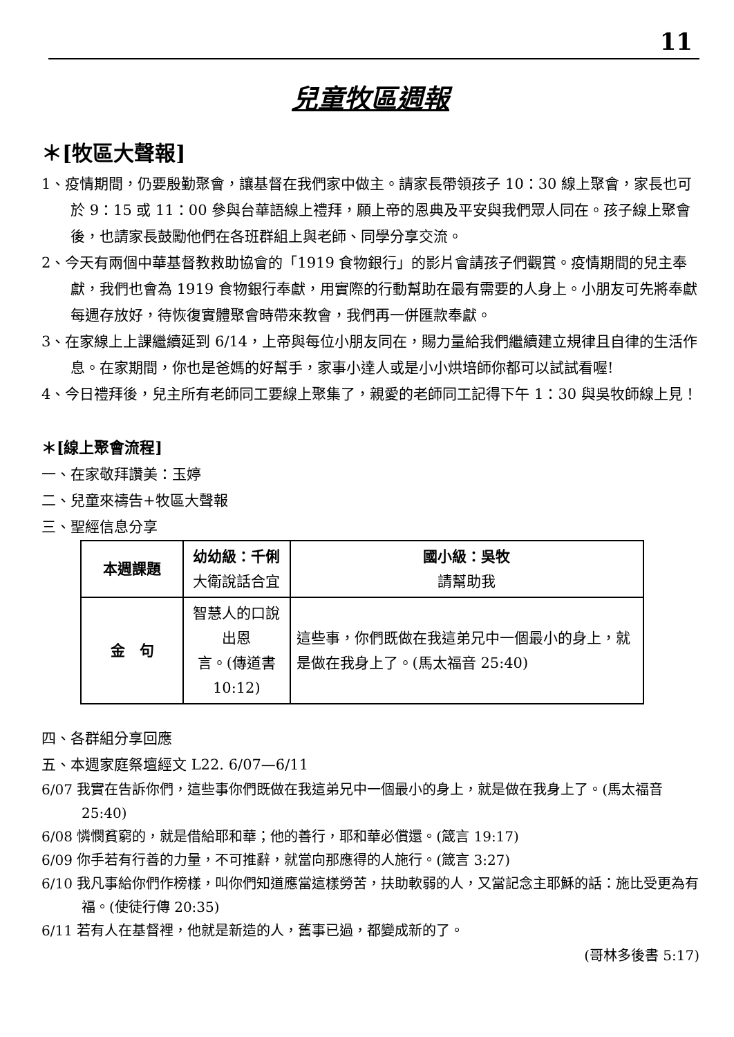11
兒童牧區週報
＊[牧區大聲報]
1、疫情期間，仍要殷勤聚會，讓基督在我們家中做主。請家長帶領孩子 10：30 線上聚會，家長也可於 9：15 或 11：00 參與台華語線上禮拜，願上帝的恩典及平安與我們眾人同在。孩子線上聚會後，也請家長鼓勵他們在各班群組上與老師、同學分享交流。
2、今天有兩個中華基督教救助協會的「1919 食物銀行」的影片會請孩子們觀賞。疫情期間的兒主奉獻，我們也會為 1919 食物銀行奉獻，用實際的行動幫助在最有需要的人身上。小朋友可先將奉獻每週存放好，待恢復實體聚會時帶來教會，我們再一併匯款奉獻。
3、在家線上上課繼續延到 6/14，上帝與每位小朋友同在，賜力量給我們繼續建立規律且自律的生活作息。在家期間，你也是爸媽的好幫手，家事小達人或是小小烘培師你都可以試試看喔!
4、今日禮拜後，兒主所有老師同工要線上聚集了，親愛的老師同工記得下午 1：30 與吳牧師線上見！
＊[線上聚會流程]
一、在家敬拜讚美：玉婷
二、兒童來禱告+牧區大聲報
三、聖經信息分享
| 本週課題 | 幼幼級：千俐 大衛說話合宜 | 國小級：吳牧 請幫助我 |
| 金 句 | 智慧人的口說出恩 言。(傳道書 10:12) | 這些事，你們既做在我這弟兄中一個最小的身上，就是做在我身上了。(馬太福音 25:40) |
四、各群組分享回應
五、本週家庭祭壇經文 L22. 6/07—6/11
6/07 我實在告訴你們，這些事你們既做在我這弟兄中一個最小的身上，就是做在我身上了。(馬太福音 25:40)
6/08 憐憫貧窮的，就是借給耶和華；他的善行，耶和華必償還。(箴言 19:17)
6/09 你手若有行善的力量，不可推辭，就當向那應得的人施行。(箴言 3:27)
6/10 我凡事給你們作榜樣，叫你們知道應當這樣勞苦，扶助軟弱的人，又當記念主耶穌的話：施比受更為有福。(使徒行傳 20:35)
6/11 若有人在基督裡，他就是新造的人，舊事已過，都變成新的了。
(哥林多後書 5:17)